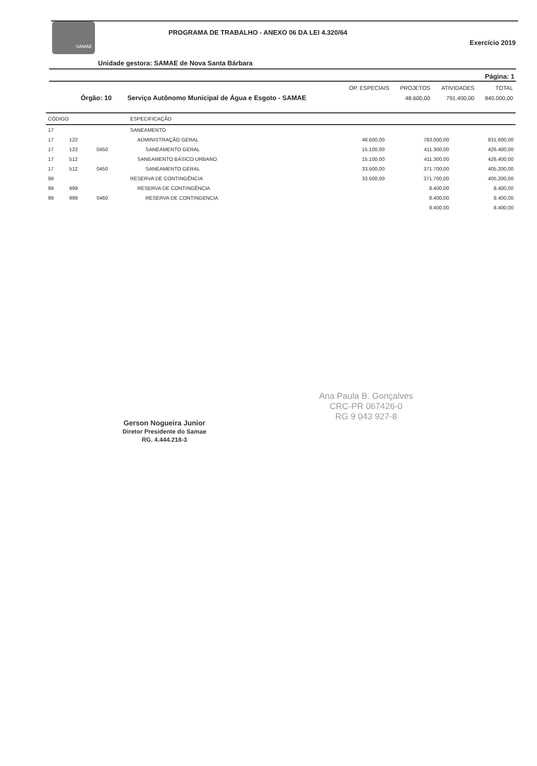SAMAE
PROGRAMA DE TRABALHO - ANEXO 06 DA LEI 4.320/64
Exercício 2019
Unidade gestora: SAMAE de Nova Santa Bárbara
Página: 1
| | | OP. ESPECIAIS | PROJETOS | ATIVIDADES | TOTAL |
| Órgão: 10 | Serviço Autônomo Municipal de Água e Esgoto - SAMAE | | 48.600,00 | 791.400,00 | 840.000,00 |
| CÓDIGO | | | ESPECIFICAÇÃO | | | |
| --- | --- | --- | --- | --- | --- | --- |
| 17 | | | SANEAMENTO | | | |
| 17 | 122 | | ADMINISTRAÇÃO GERAL | 48.600,00 | 783.000,00 | 831.600,00 |
| 17 | 122 | 0450 | SANEAMENTO GERAL | 15.100,00 | 411.300,00 | 426.400,00 |
| 17 | 512 | | SANEAMENTO BÁSICO URBANO | 15.100,00 | 411.300,00 | 426.400,00 |
| 17 | 512 | 0450 | SANEAMENTO GERAL | 33.500,00 | 371.700,00 | 405.200,00 |
| 99 | | | RESERVA DE CONTINGÊNCIA | 33.500,00 | 371.700,00 | 405.200,00 |
| 99 | 999 | | RESERVA DE CONTINGÊNCIA | | 8.400,00 | 8.400,00 |
| 99 | 999 | 0460 | RESERVA DE CONTINGENCIA | | 8.400,00 | 8.400,00 |
| | | | | | 8.400,00 | 8.400,00 |
Gerson Nogueira Junior
Diretor Presidente do Samae
RG. 4.444.218-3
Ana Paula B. Gonçalves
CRC-PR 067426-0
RG 9 043 927-8